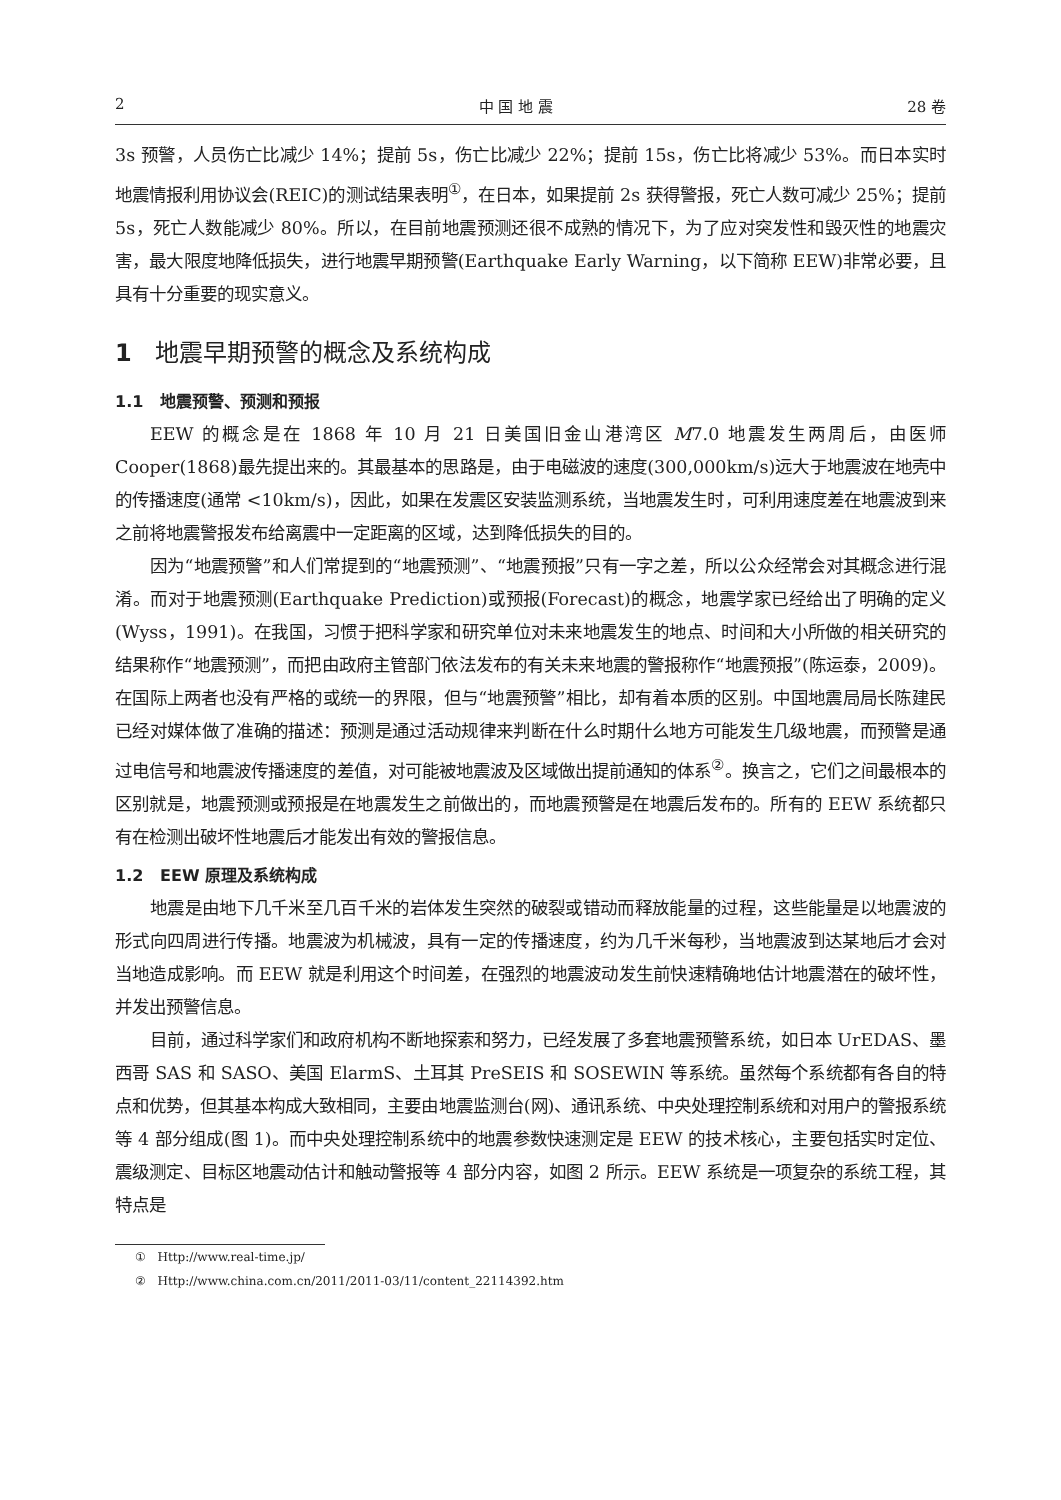2 中 国 地 震 28 卷
3s 预警，人员伤亡比减少 14%；提前 5s，伤亡比减少 22%；提前 15s，伤亡比将减少 53%。而日本实时地震情报利用协议会(REIC)的测试结果表明<sup>①</sup>，在日本，如果提前 2s 获得警报，死亡人数可减少 25%；提前 5s，死亡人数能减少 80%。所以，在目前地震预测还很不成熟的情况下，为了应对突发性和毁灭性的地震灾害，最大限度地降低损失，进行地震早期预警(Earthquake Early Warning，以下简称 EEW)非常必要，且具有十分重要的现实意义。
1 地震早期预警的概念及系统构成
1.1 地震预警、预测和预报
EEW 的概念是在 1868 年 10 月 21 日美国旧金山港湾区 M7.0 地震发生两周后，由医师 Cooper(1868)最先提出来的。其最基本的思路是，由于电磁波的速度(300,000km/s)远大于地震波在地壳中的传播速度(通常 <10km/s)，因此，如果在发震区安装监测系统，当地震发生时，可利用速度差在地震波到来之前将地震警报发布给离震中一定距离的区域，达到降低损失的目的。
因为“地震预警”和人们常提到的“地震预测”、“地震预报”只有一字之差，所以公众经常会对其概念进行混淆。而对于地震预测(Earthquake Prediction)或预报(Forecast)的概念，地震学家已经给出了明确的定义(Wyss，1991)。在我国，习惯于把科学家和研究单位对未来地震发生的地点、时间和大小所做的相关研究的结果称作“地震预测”，而把由政府主管部门依法发布的有关未来地震的警报称作“地震预报”(陈运泰，2009)。在国际上两者也没有严格的或统一的界限，但与“地震预警”相比，却有着本质的区别。中国地震局局长陈建民已经对媒体做了准确的描述：预测是通过活动规律来判断在什么时期什么地方可能发生几级地震，而预警是通过电信号和地震波传播速度的差值，对可能被地震波及区域做出提前通知的体系<sup>②</sup>。换言之，它们之间最根本的区别就是，地震预测或预报是在地震发生之前做出的，而地震预警是在地震后发布的。所有的 EEW 系统都只有在检测出破坏性地震后才能发出有效的警报信息。
1.2 EEW 原理及系统构成
地震是由地下几千米至几百千米的岩体发生突然的破裂或错动而释放能量的过程，这些能量是以地震波的形式向四周进行传播。地震波为机械波，具有一定的传播速度，约为几千米每秒，当地震波到达某地后才会对当地造成影响。而 EEW 就是利用这个时间差，在强烈的地震波动发生前快速精确地估计地震潜在的破坏性，并发出预警信息。
目前，通过科学家们和政府机构不断地探索和努力，已经发展了多套地震预警系统，如日本 UrEDAS、墨西哥 SAS 和 SASO、美国 ElarmS、土耳其 PreSEIS 和 SOSEWIN 等系统。虽然每个系统都有各自的特点和优势，但其基本构成大致相同，主要由地震监测台(网)、通讯系统、中央处理控制系统和对用户的警报系统等 4 部分组成(图 1)。而中央处理控制系统中的地震参数快速测定是 EEW 的技术核心，主要包括实时定位、震级测定、目标区地震动估计和触动警报等 4 部分内容，如图 2 所示。EEW 系统是一项复杂的系统工程，其特点是
① Http://www.real-time.jp/
② Http://www.china.com.cn/2011/2011-03/11/content_22114392.htm